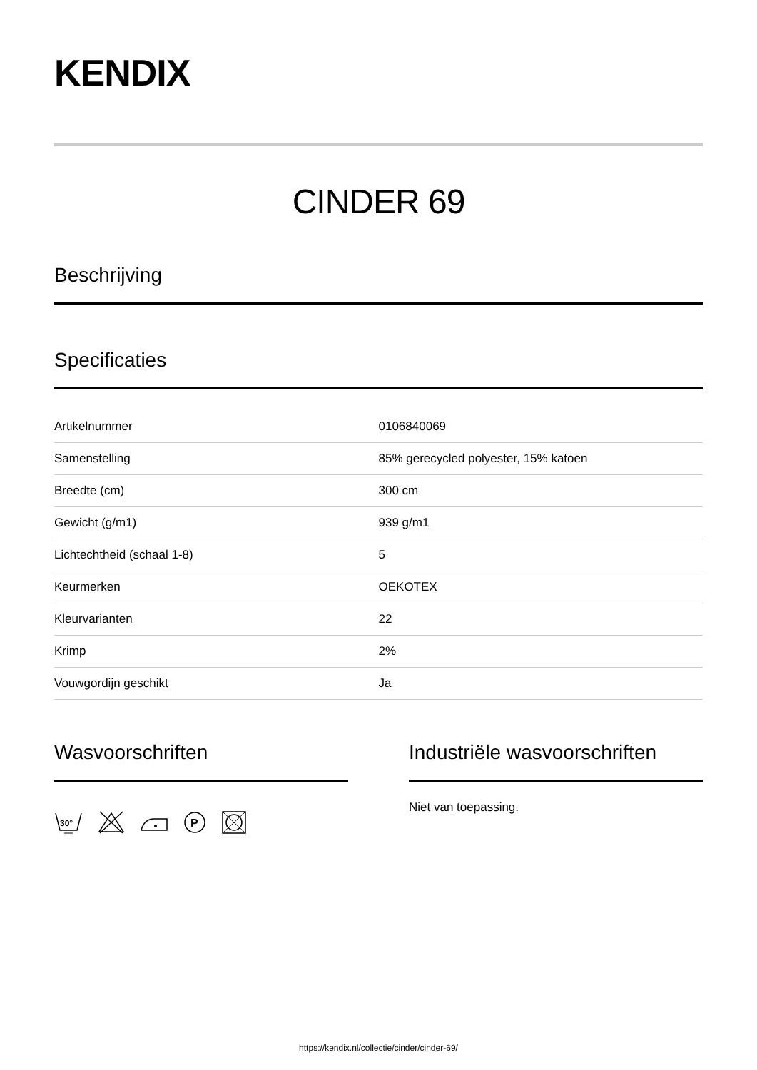KENDIX
CINDER 69
Beschrijving
Specificaties
| Artikelnummer | 0106840069 |
| Samenstelling | 85% gerecycled polyester, 15% katoen |
| Breedte (cm) | 300 cm |
| Gewicht (g/m1) | 939 g/m1 |
| Lichtechtheid (schaal 1-8) | 5 |
| Keurmerken | OEKOTEX |
| Kleurvarianten | 22 |
| Krimp | 2% |
| Vouwgordijn geschikt | Ja |
Wasvoorschriften
30°
P
Industriële wasvoorschriften
Niet van toepassing.
https://kendix.nl/collectie/cinder/cinder-69/